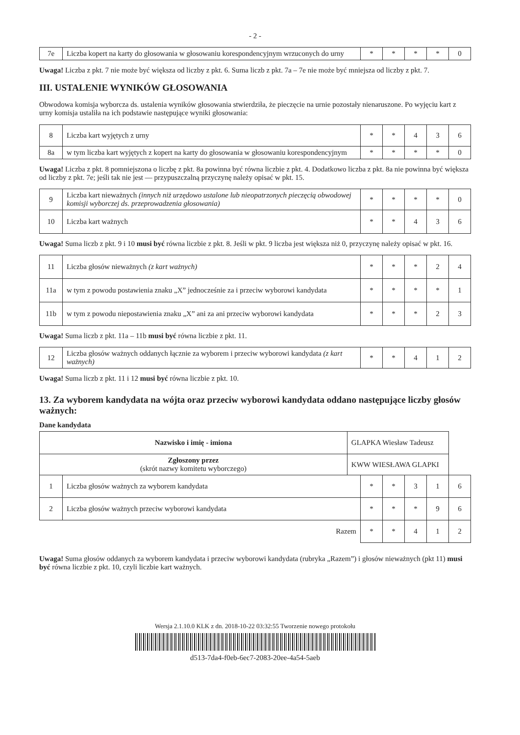- 2 -
| 7e | Liczba kopert na karty do głosowania w głosowaniu korespondencyjnym wrzuconych do urny | * | * | * | * | 0 |
Uwaga! Liczba z pkt. 7 nie może być większa od liczby z pkt. 6. Suma liczb z pkt. 7a – 7e nie może być mniejsza od liczby z pkt. 7.
III. USTALENIE WYNIKÓW GŁOSOWANIA
Obwodowa komisja wyborcza ds. ustalenia wyników głosowania stwierdziła, że pieczęcie na urnie pozostały nienaruszone. Po wyjęciu kart z urny komisja ustaliła na ich podstawie następujące wyniki głosowania:
| 8 | Liczba kart wyjętych z urny | * | * | 4 | 3 | 6 |
| 8a | w tym liczba kart wyjętych z kopert na karty do głosowania w głosowaniu korespondencyjnym | * | * | * | * | 0 |
Uwaga! Liczba z pkt. 8 pomniejszona o liczbę z pkt. 8a powinna być równa liczbie z pkt. 4. Dodatkowo liczba z pkt. 8a nie powinna być większa od liczby z pkt. 7e; jeśli tak nie jest — przypuszczalną przyczynę należy opisać w pkt. 15.
| 9 | Liczba kart nieważnych (innych niż urzędowo ustalone lub nieopatrzonych pieczęcią obwodowej komisji wyborczej ds. przeprowadzenia głosowania) | * | * | * | * | 0 |
| 10 | Liczba kart ważnych | * | * | 4 | 3 | 6 |
Uwaga! Suma liczb z pkt. 9 i 10 musi być równa liczbie z pkt. 8. Jeśli w pkt. 9 liczba jest większa niż 0, przyczynę należy opisać w pkt. 16.
| 11 | Liczba głosów nieważnych (z kart ważnych) | * | * | * | 2 | 4 |
| 11a | w tym z powodu postawienia znaku „X” jednocześnie za i przeciw wyborowi kandydata | * | * | * | * | 1 |
| 11b | w tym z powodu niepostawienia znaku „X” ani za ani przeciw wyborowi kandydata | * | * | * | 2 | 3 |
Uwaga! Suma liczb z pkt. 11a – 11b musi być równa liczbie z pkt. 11.
| 12 | Liczba głosów ważnych oddanych łącznie za wyborem i przeciw wyborowi kandydata (z kart ważnych) | * | * | 4 | 1 | 2 |
Uwaga! Suma liczb z pkt. 11 i 12 musi być równa liczbie z pkt. 10.
13. Za wyborem kandydata na wójta oraz przeciw wyborowi kandydata oddano następujące liczby głosów ważnych:
Dane kandydata
| Nazwisko i imię - imiona | | GLAPKA Wiesław Tadeusz | | | | | |
| Zgłoszony przez (skrót nazwy komitetu wyborczego) | | KWW WIESŁAWA GLAPKI | | | | | |
| 1 | Liczba głosów ważnych za wyborem kandydata | | * | * | 3 | 1 | 6 |
| 2 | Liczba głosów ważnych przeciw wyborowi kandydata | | * | * | * | 9 | 6 |
| Razem | | | * | * | 4 | 1 | 2 |
Uwaga! Suma głosów oddanych za wyborem kandydata i przeciw wyborowi kandydata (rubryka „Razem”) i głosów nieważnych (pkt 11) musi być równa liczbie z pkt. 10, czyli liczbie kart ważnych.
Wersja 2.1.10.0 KLK z dn. 2018-10-22 03:32:55 Tworzenie nowego protokołu
d513-7da4-f0eb-6ec7-2083-20ee-4a54-5aeb